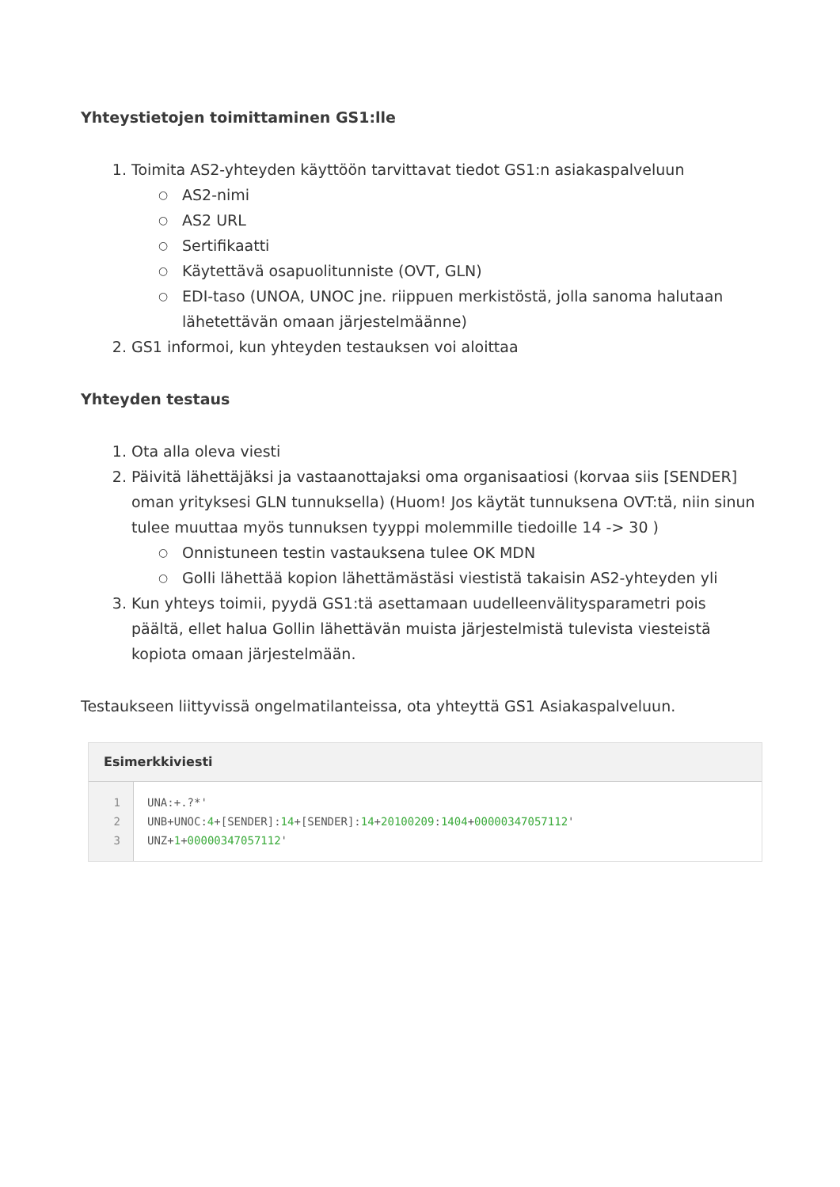Yhteystietojen toimittaminen GS1:lle
1. Toimita AS2-yhteyden käyttöön tarvittavat tiedot GS1:n asiakaspalveluun
○ AS2-nimi
○ AS2 URL
○ Sertifikaatti
○ Käytettävä osapuolitunniste (OVT, GLN)
○ EDI-taso (UNOA, UNOC jne. riippuen merkistöstä, jolla sanoma halutaan lähetettävän omaan järjestelmäänne)
2. GS1 informoi, kun yhteyden testauksen voi aloittaa
Yhteyden testaus
1. Ota alla oleva viesti
2. Päivitä lähettäjäksi ja vastaanottajaksi oma organisaatiosi (korvaa siis [SENDER] oman yrityksesi GLN tunnuksella) (Huom! Jos käytät tunnuksena OVT:tä, niin sinun tulee muuttaa myös tunnuksen tyyppi molemmille tiedoille 14 -> 30 )
○ Onnistuneen testin vastauksena tulee OK MDN
○ Golli lähettää kopion lähettämästäsi viestistä takaisin AS2-yhteyden yli
3. Kun yhteys toimii, pyydä GS1:tä asettamaan uudelleenvälitysparametri pois päältä, ellet halua Gollin lähettävän muista järjestelmistä tulevista viesteistä kopiota omaan järjestelmään.
Testaukseen liittyvissä ongelmatilanteissa, ota yhteyttä GS1 Asiakaspalveluun.
Esimerkkiviesti
1
2
3
UNA:+.?*' UNB+UNOC:4+[SENDER]:14+[SENDER]:14+20100209:1404+00000347057112' UNZ+1+00000347057112'